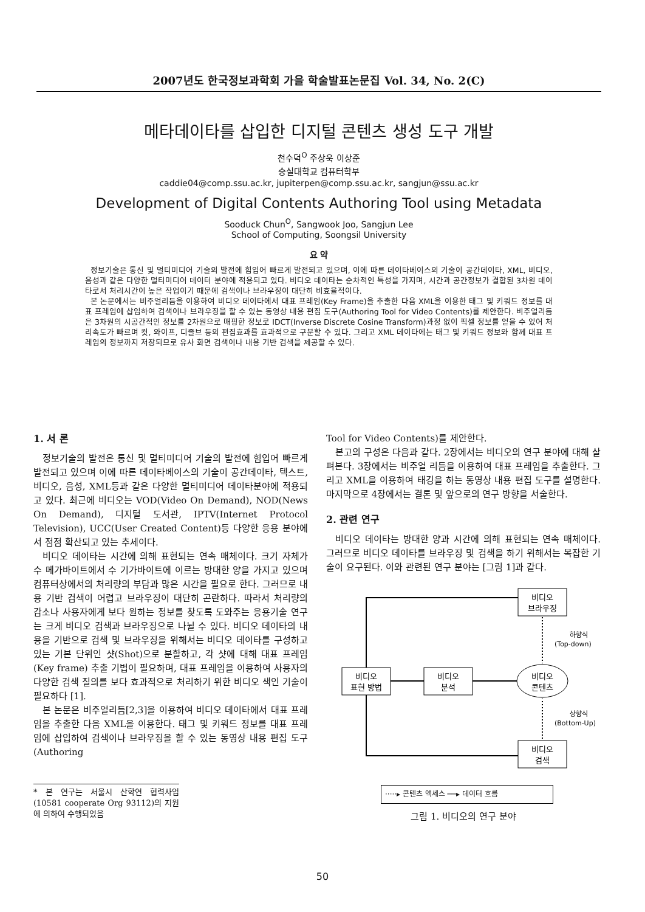2007년도 한국정보과학회 가을 학술발표논문집 Vol. 34, No. 2(C)
메타데이타를 삽입한 디지털 콘텐츠 생성 도구 개발
천수덕<sup>O</sup> 주상욱 이상준
숭실대학교 컴퓨터학부
caddie04@comp.ssu.ac.kr, jupiterpen@comp.ssu.ac.kr, sangjun@ssu.ac.kr
Development of Digital Contents Authoring Tool using Metadata
Sooduck Chun<sup>O</sup>, Sangwook Joo, Sangjun Lee
School of Computing, Soongsil University
요 약
정보기술은 통신 및 멀티미디어 기술의 발전에 힘입어 빠르게 발전되고 있으며, 이에 따른 데이타베이스의 기술이 공간데이타, XML, 비디오, 음성과 같은 다양한 멀티미디어 데이터 분야에 적용되고 있다. 비디오 데이타는 순차적인 특성을 가지며, 시간과 공간정보가 결합된 3차원 데이타로서 처리시간이 높은 작업이기 때문에 검색이나 브라우징이 대단히 비효율적이다.
본 논문에서는 비주얼리듬을 이용하여 비디오 데이타에서 대표 프레임(Key Frame)을 추출한 다음 XML을 이용한 태그 및 키워드 정보를 대표 프레임에 삽입하여 검색이나 브라우징을 할 수 있는 동영상 내용 편집 도구(Authoring Tool for Video Contents)를 제안한다. 비주얼리듬은 3차원의 시공간적인 정보를 2차원으로 매핑한 정보로 IDCT(Inverse Discrete Cosine Transform)과정 없이 픽셀 정보를 얻을 수 있어 처리속도가 빠르며 컷, 와이프, 디졸브 등의 편집효과를 효과적으로 구분할 수 있다. 그리고 XML 데이타에는 태그 및 키워드 정보와 함께 대표 프레임의 정보까지 저장되므로 유사 화면 검색이나 내용 기반 검색을 제공할 수 있다.
1. 서 론
정보기술의 발전은 통신 및 멀티미디어 기술의 발전에 힘입어 빠르게 발전되고 있으며 이에 따른 데이타베이스의 기술이 공간데이타, 텍스트, 비디오, 음성, XML등과 같은 다양한 멀티미디어 데이타분야에 적용되고 있다. 최근에 비디오는 VOD(Video On Demand), NOD(News On Demand), 디지털 도서관, IPTV(Internet Protocol Television), UCC(User Created Content)등 다양한 응용 분야에서 점점 확산되고 있는 추세이다.
비디오 데이타는 시간에 의해 표현되는 연속 매체이다. 크기 자체가 수 메가바이트에서 수 기가바이트에 이르는 방대한 양을 가지고 있으며 컴퓨터상에서의 처리량의 부담과 많은 시간을 필요로 한다. 그러므로 내용 기반 검색이 어렵고 브라우징이 대단히 곤란하다. 따라서 처리량의 감소나 사용자에게 보다 원하는 정보를 찾도록 도와주는 응용기술 연구는 크게 비디오 검색과 브라우징으로 나뉠 수 있다. 비디오 데이타의 내용을 기반으로 검색 및 브라우징을 위해서는 비디오 데이타를 구성하고 있는 기본 단위인 샷(Shot)으로 분할하고, 각 샷에 대해 대표 프레임(Key frame) 추출 기법이 필요하며, 대표 프레임을 이용하여 사용자의 다양한 검색 질의를 보다 효과적으로 처리하기 위한 비디오 색인 기술이 필요하다 [1].
본 논문은 비주얼리듬[2,3]을 이용하여 비디오 데이타에서 대표 프레임을 추출한 다음 XML을 이용한다. 태그 및 키워드 정보를 대표 프레임에 삽입하여 검색이나 브라우징을 할 수 있는 동영상 내용 편집 도구(Authoring
* 본 연구는 서울시 산학연 협력사업(10581 cooperate Org 93112)의 지원에 의하여 수행되었음
Tool for Video Contents)를 제안한다.
본고의 구성은 다음과 같다. 2장에서는 비디오의 연구 분야에 대해 살펴본다. 3장에서는 비주얼 리듬을 이용하여 대표 프레임을 추출한다. 그리고 XML을 이용하여 태깅을 하는 동영상 내용 편집 도구를 설명한다. 마지막으로 4장에서는 결론 및 앞으로의 연구 방향을 서술한다.
2. 관련 연구
비디오 데이타는 방대한 양과 시간에 의해 표현되는 연속 매체이다. 그러므로 비디오 데이타를 브라우징 및 검색을 하기 위해서는 복잡한 기술이 요구된다. 이와 관련된 연구 분야는 [그림 1]과 같다.
비디오
브라우징
비디오
표현 방법
비디오
분석
비디오
콘텐츠
비디오
검색
하향식
(Top-down)
상향식
(Bottom-Up)
·····▸ 콘텐츠 액세스 ──▸ 데이터 흐름
그림 1. 비디오의 연구 분야
50